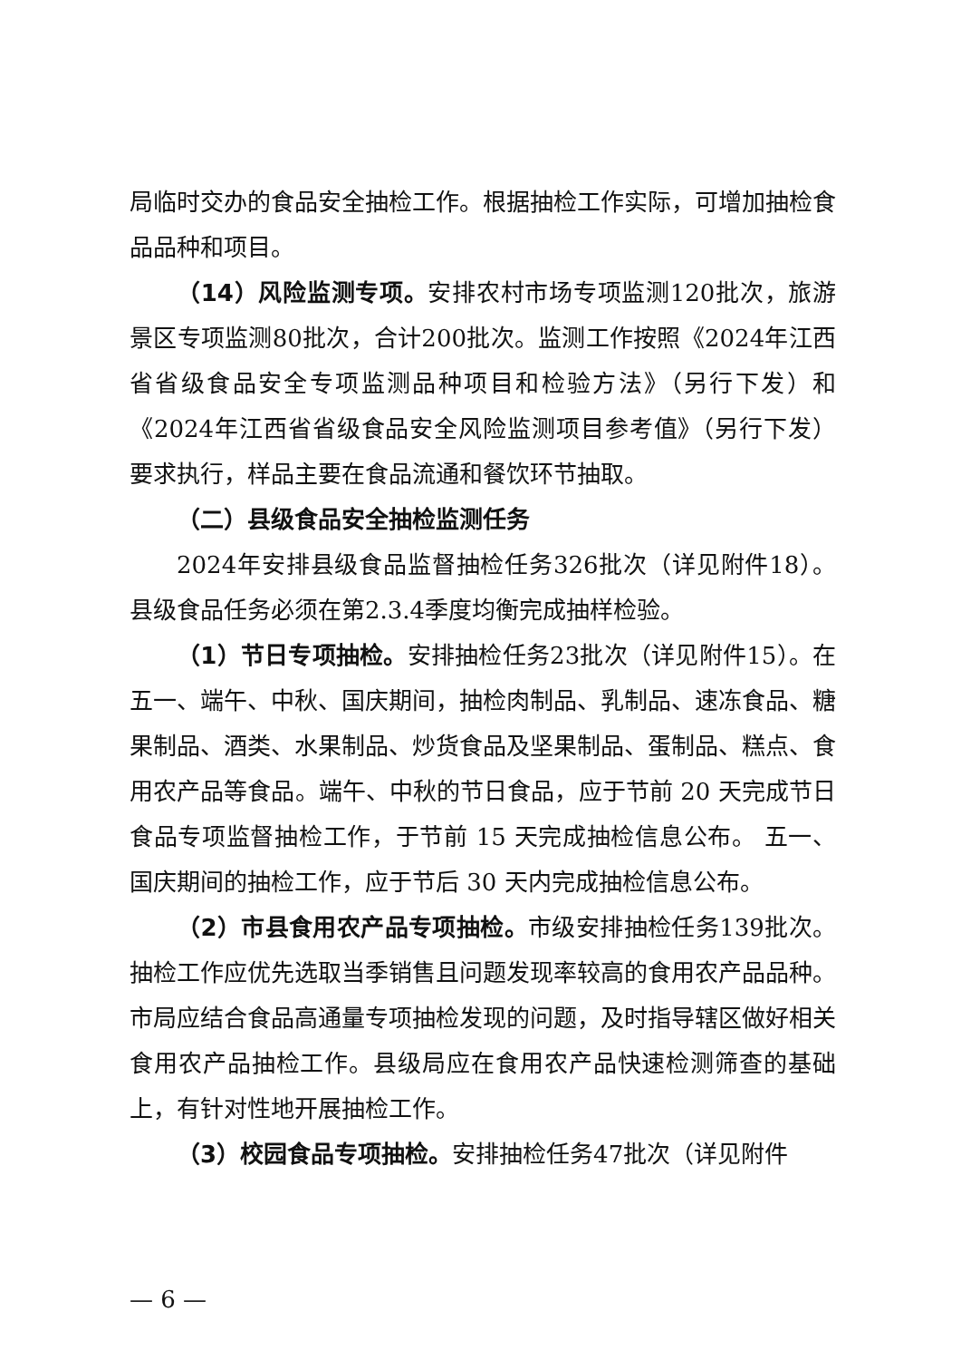局临时交办的食品安全抽检工作。根据抽检工作实际，可增加抽检食品品种和项目。
（14）风险监测专项。安排农村市场专项监测120批次，旅游景区专项监测80批次，合计200批次。监测工作按照《2024年江西省省级食品安全专项监测品种项目和检验方法》（另行下发）和《2024年江西省省级食品安全风险监测项目参考值》（另行下发）要求执行，样品主要在食品流通和餐饮环节抽取。
（二）县级食品安全抽检监测任务
2024年安排县级食品监督抽检任务326批次（详见附件18）。县级食品任务必须在第2.3.4季度均衡完成抽样检验。
（1）节日专项抽检。安排抽检任务23批次（详见附件15）。在五一、端午、中秋、国庆期间，抽检肉制品、乳制品、速冻食品、糖果制品、酒类、水果制品、炒货食品及坚果制品、蛋制品、糕点、食用农产品等食品。端午、中秋的节日食品，应于节前 20 天完成节日食品专项监督抽检工作，于节前 15 天完成抽检信息公布。 五一、国庆期间的抽检工作，应于节后 30 天内完成抽检信息公布。
（2）市县食用农产品专项抽检。市级安排抽检任务139批次。抽检工作应优先选取当季销售且问题发现率较高的食用农产品品种。市局应结合食品高通量专项抽检发现的问题，及时指导辖区做好相关食用农产品抽检工作。县级局应在食用农产品快速检测筛查的基础上，有针对性地开展抽检工作。
（3）校园食品专项抽检。安排抽检任务47批次（详见附件
— 6 —